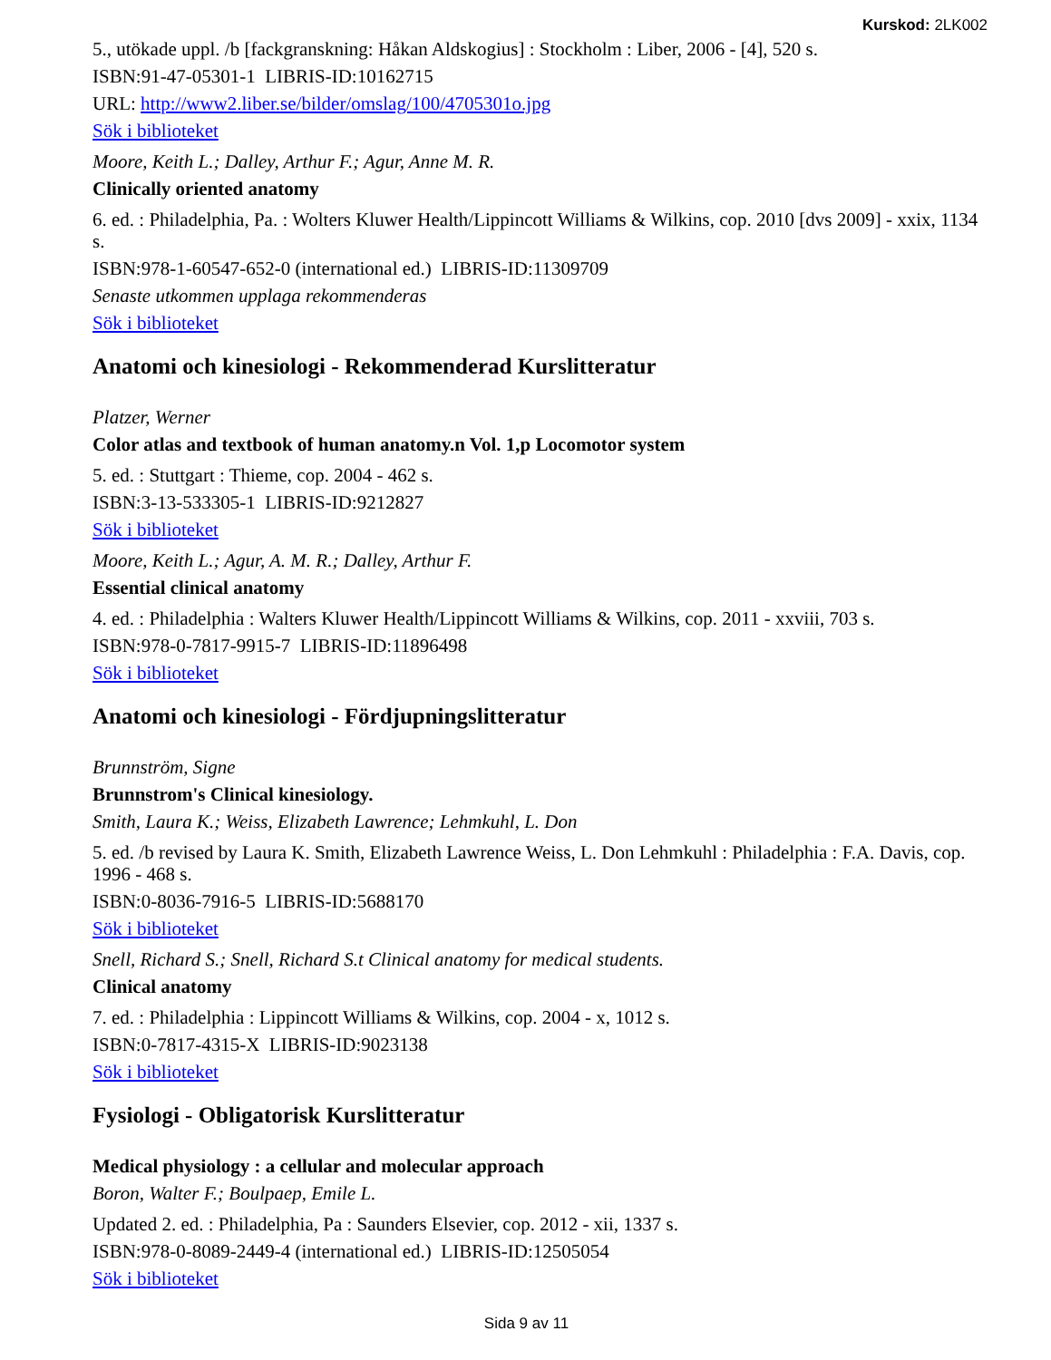Kurskod: 2LK002
5., utökade uppl. /b [fackgranskning: Håkan Aldskogius] : Stockholm : Liber, 2006 - [4], 520 s.
ISBN:91-47-05301-1 LIBRIS-ID:10162715
URL: http://www2.liber.se/bilder/omslag/100/4705301o.jpg
Sök i biblioteket
Moore, Keith L.; Dalley, Arthur F.; Agur, Anne M. R.
Clinically oriented anatomy
6. ed. : Philadelphia, Pa. : Wolters Kluwer Health/Lippincott Williams & Wilkins, cop. 2010 [dvs 2009] - xxix, 1134 s.
ISBN:978-1-60547-652-0 (international ed.) LIBRIS-ID:11309709
Senaste utkommen upplaga rekommenderas
Sök i biblioteket
Anatomi och kinesiologi - Rekommenderad Kurslitteratur
Platzer, Werner
Color atlas and textbook of human anatomy.n Vol. 1,p Locomotor system
5. ed. : Stuttgart : Thieme, cop. 2004 - 462 s.
ISBN:3-13-533305-1 LIBRIS-ID:9212827
Sök i biblioteket
Moore, Keith L.; Agur, A. M. R.; Dalley, Arthur F.
Essential clinical anatomy
4. ed. : Philadelphia : Walters Kluwer Health/Lippincott Williams & Wilkins, cop. 2011 - xxviii, 703 s.
ISBN:978-0-7817-9915-7 LIBRIS-ID:11896498
Sök i biblioteket
Anatomi och kinesiologi - Fördjupningslitteratur
Brunnström, Signe
Brunnstrom's Clinical kinesiology.
Smith, Laura K.; Weiss, Elizabeth Lawrence; Lehmkuhl, L. Don
5. ed. /b revised by Laura K. Smith, Elizabeth Lawrence Weiss, L. Don Lehmkuhl : Philadelphia : F.A. Davis, cop. 1996 - 468 s.
ISBN:0-8036-7916-5 LIBRIS-ID:5688170
Sök i biblioteket
Snell, Richard S.; Snell, Richard S.t Clinical anatomy for medical students.
Clinical anatomy
7. ed. : Philadelphia : Lippincott Williams & Wilkins, cop. 2004 - x, 1012 s.
ISBN:0-7817-4315-X LIBRIS-ID:9023138
Sök i biblioteket
Fysiologi - Obligatorisk Kurslitteratur
Medical physiology : a cellular and molecular approach
Boron, Walter F.; Boulpaep, Emile L.
Updated 2. ed. : Philadelphia, Pa : Saunders Elsevier, cop. 2012 - xii, 1337 s.
ISBN:978-0-8089-2449-4 (international ed.) LIBRIS-ID:12505054
Sök i biblioteket
Sida 9 av 11